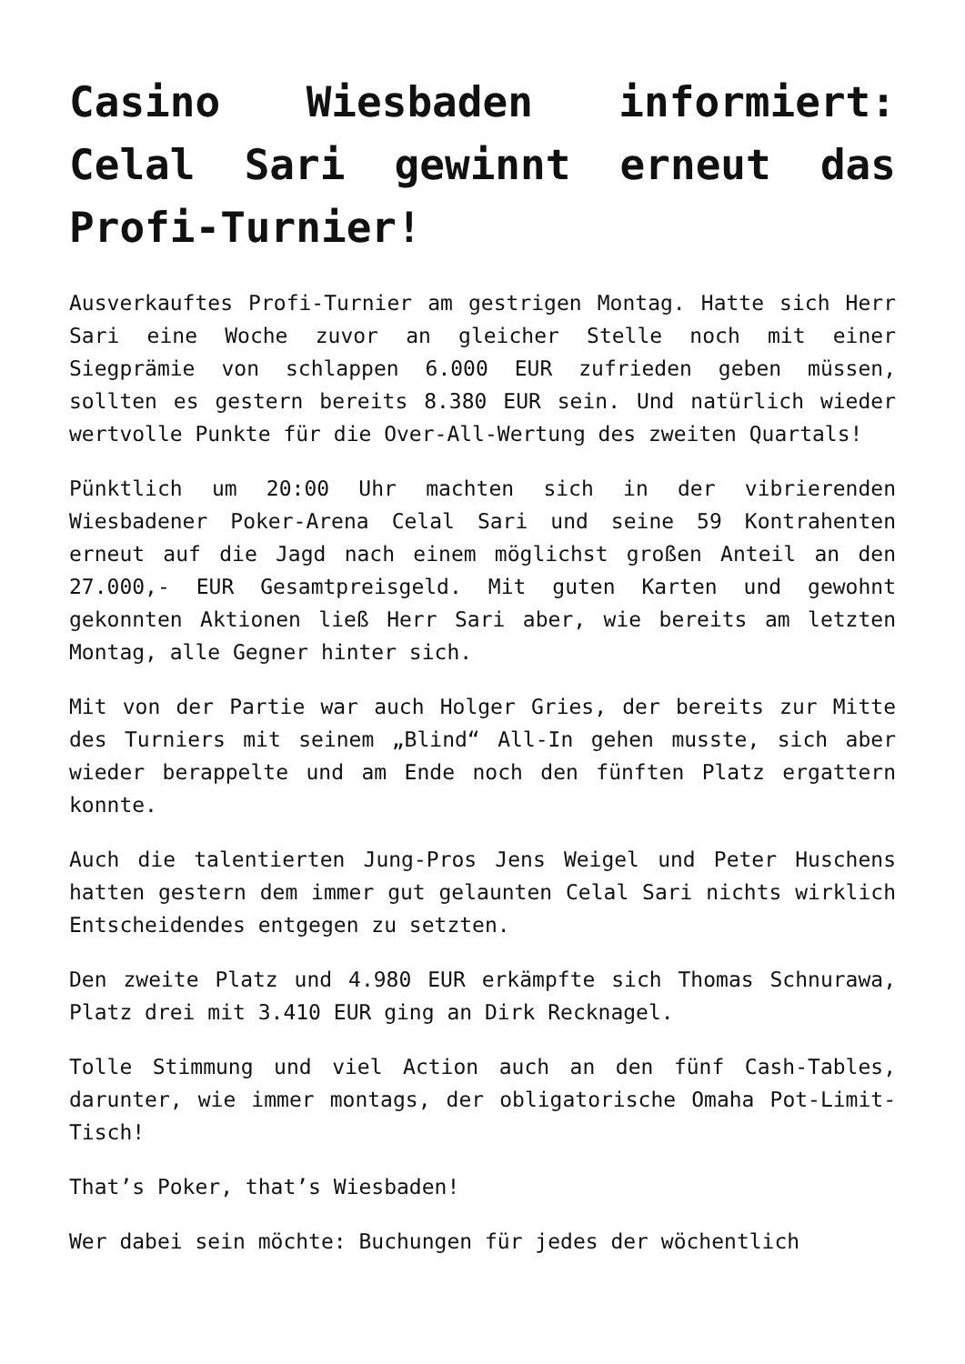Casino Wiesbaden informiert: Celal Sari gewinnt erneut das Profi-Turnier!
Ausverkauftes Profi-Turnier am gestrigen Montag. Hatte sich Herr Sari eine Woche zuvor an gleicher Stelle noch mit einer Siegprämie von schlappen 6.000 EUR zufrieden geben müssen, sollten es gestern bereits 8.380 EUR sein. Und natürlich wieder wertvolle Punkte für die Over-All-Wertung des zweiten Quartals!
Pünktlich um 20:00 Uhr machten sich in der vibrierenden Wiesbadener Poker-Arena Celal Sari und seine 59 Kontrahenten erneut auf die Jagd nach einem möglichst großen Anteil an den 27.000,- EUR Gesamtpreisgeld. Mit guten Karten und gewohnt gekonnten Aktionen ließ Herr Sari aber, wie bereits am letzten Montag, alle Gegner hinter sich.
Mit von der Partie war auch Holger Gries, der bereits zur Mitte des Turniers mit seinem „Blind“ All-In gehen musste, sich aber wieder berappelte und am Ende noch den fünften Platz ergattern konnte.
Auch die talentierten Jung-Pros Jens Weigel und Peter Huschens hatten gestern dem immer gut gelaunten Celal Sari nichts wirklich Entscheidendes entgegen zu setzten.
Den zweite Platz und 4.980 EUR erkämpfte sich Thomas Schnurawa, Platz drei mit 3.410 EUR ging an Dirk Recknagel.
Tolle Stimmung und viel Action auch an den fünf Cash-Tables, darunter, wie immer montags, der obligatorische Omaha Pot-Limit-Tisch!
That’s Poker, that’s Wiesbaden!
Wer dabei sein möchte: Buchungen für jedes der wöchentlich